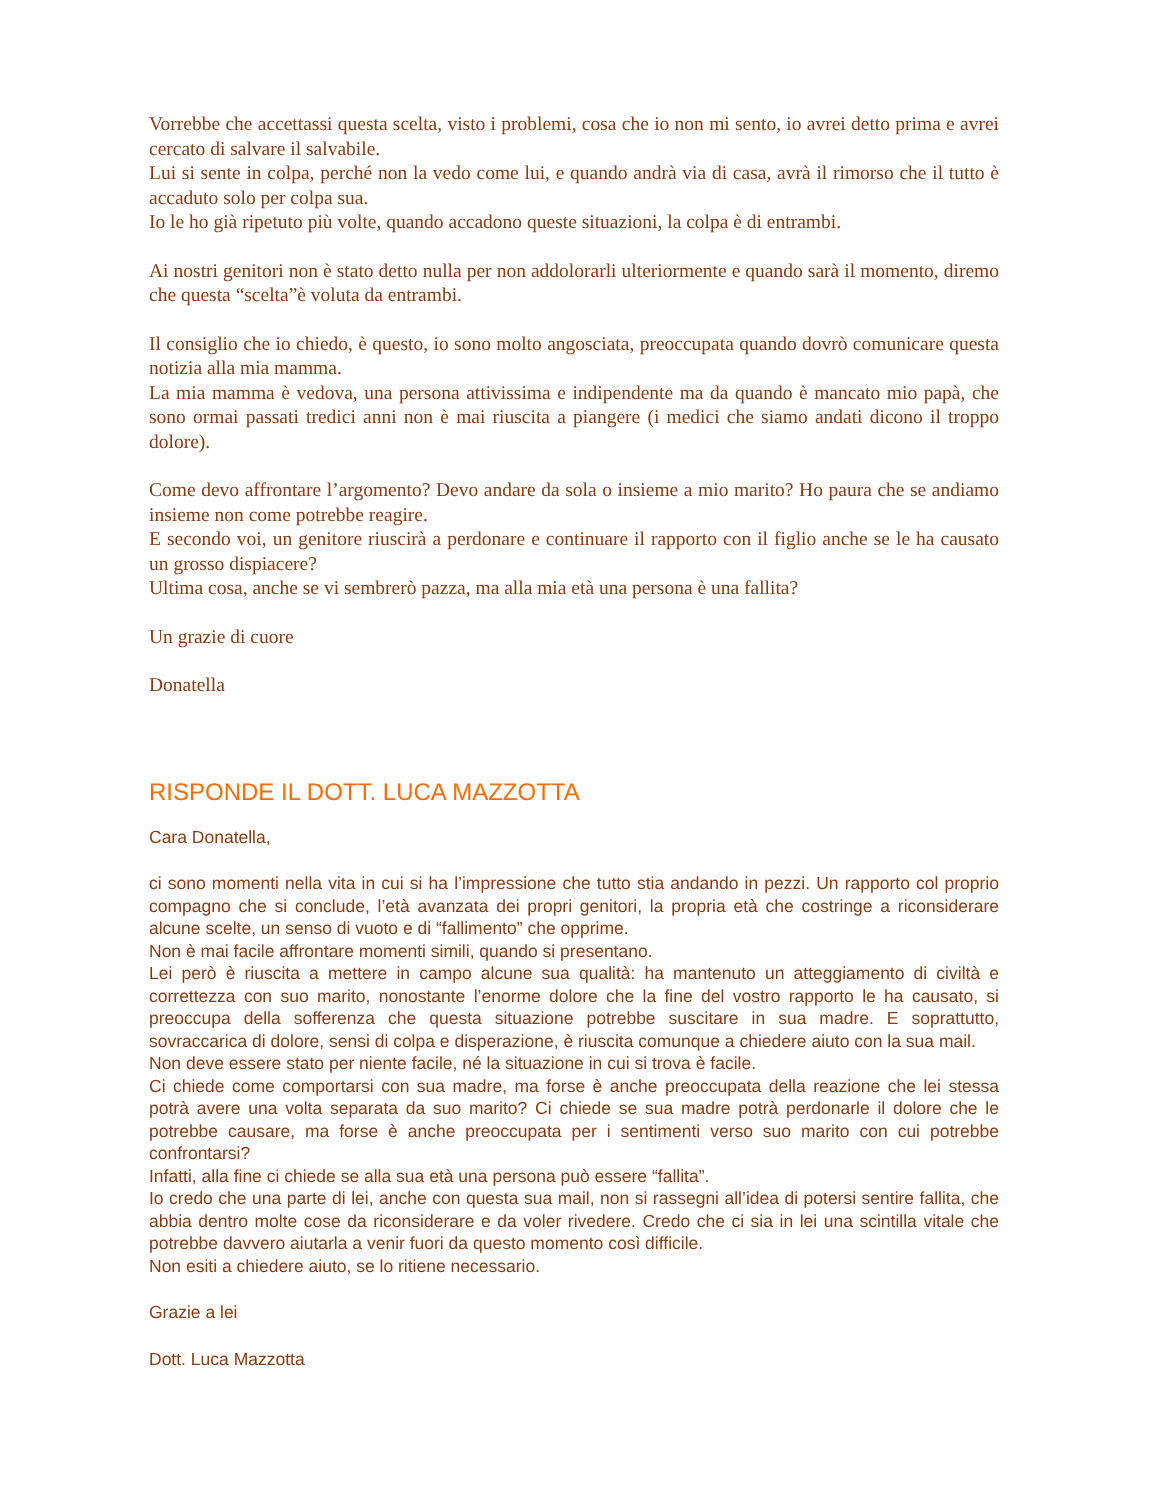Vorrebbe che accettassi questa scelta, visto i problemi, cosa che io non mi sento, io avrei detto prima e avrei cercato di salvare il salvabile.
Lui si sente in colpa, perché non la vedo come lui, e quando andrà via di casa, avrà il rimorso che il tutto è accaduto solo per colpa sua.
Io le ho già ripetuto più volte, quando accadono queste situazioni, la colpa è di entrambi.
Ai nostri genitori non è stato detto nulla per non addolorarli ulteriormente e quando sarà il momento, diremo che questa “scelta”è voluta da entrambi.
Il consiglio che io chiedo, è questo, io sono molto angosciata, preoccupata quando dovrò comunicare questa notizia alla mia mamma.
La mia mamma è vedova, una persona attivissima e indipendente ma da quando è mancato mio papà, che sono ormai passati tredici anni non è mai riuscita a piangere (i medici che siamo andati dicono il troppo dolore).
Come devo affrontare l’argomento? Devo andare da sola o insieme a mio marito? Ho paura che se andiamo insieme non come potrebbe reagire.
E secondo voi, un genitore riuscirà a perdonare e continuare il rapporto con il figlio anche se le ha causato un grosso dispiacere?
Ultima cosa, anche se vi sembrerò pazza, ma alla mia età una persona è una fallita?
Un grazie di cuore
Donatella
RISPONDE IL DOTT. LUCA MAZZOTTA
Cara Donatella,
ci sono momenti nella vita in cui si ha l’impressione che tutto stia andando in pezzi. Un rapporto col proprio compagno che si conclude, l’età avanzata dei propri genitori, la propria età che costringe a riconsiderare alcune scelte, un senso di vuoto e di “fallimento” che opprime.
Non è mai facile affrontare momenti simili, quando si presentano.
Lei però è riuscita a mettere in campo alcune sua qualità: ha mantenuto un atteggiamento di civiltà e correttezza con suo marito, nonostante l’enorme dolore che la fine del vostro rapporto le ha causato, si preoccupa della sofferenza che questa situazione potrebbe suscitare in sua madre. E soprattutto, sovraccarica di dolore, sensi di colpa e disperazione, è riuscita comunque a chiedere aiuto con la sua mail.
Non deve essere stato per niente facile, né la situazione in cui si trova è facile.
Ci chiede come comportarsi con sua madre, ma forse è anche preoccupata della reazione che lei stessa potrà avere una volta separata da suo marito? Ci chiede se sua madre potrà perdonarle il dolore che le potrebbe causare, ma forse è anche preoccupata per i sentimenti verso suo marito con cui potrebbe confrontarsi?
Infatti, alla fine ci chiede se alla sua età una persona può essere “fallita”.
Io credo che una parte di lei, anche con questa sua mail, non si rassegni all’idea di potersi sentire fallita, che abbia dentro molte cose da riconsiderare e da voler rivedere. Credo che ci sia in lei una scintilla vitale che potrebbe davvero aiutarla a venir fuori da questo momento così difficile.
Non esiti a chiedere aiuto, se lo ritiene necessario.
Grazie a lei
Dott. Luca Mazzotta